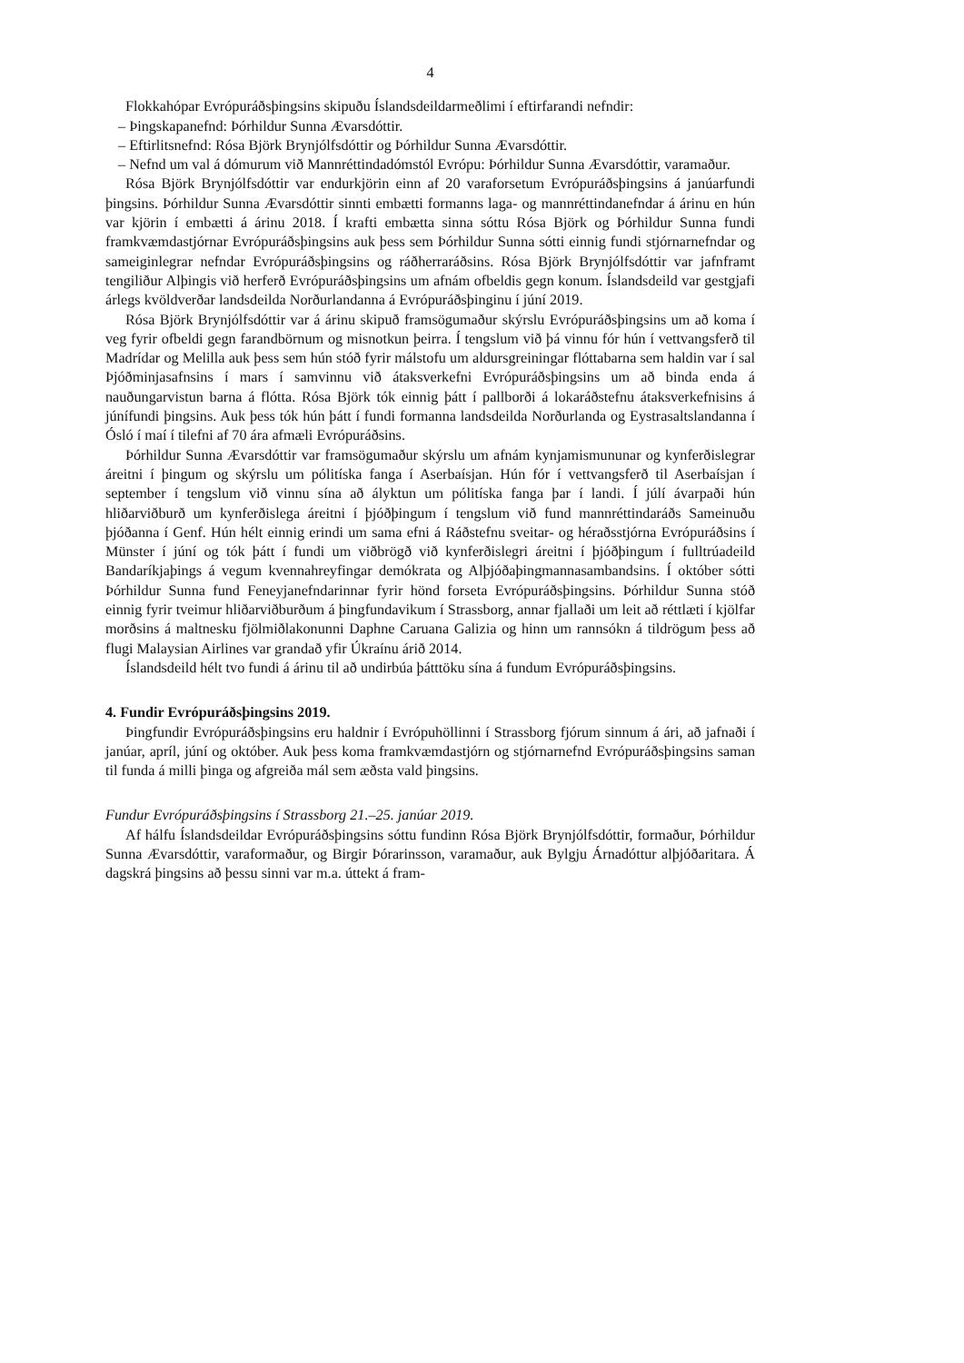4
Flokkahópar Evrópuráðsþingsins skipuðu Íslandsdeildarmeðlimi í eftirfarandi nefndir:
– Þingskapanefnd: Þórhildur Sunna Ævarsdóttir.
– Eftirlitsnefnd: Rósa Björk Brynjólfsdóttir og Þórhildur Sunna Ævarsdóttir.
– Nefnd um val á dómurum við Mannréttindadómstól Evrópu: Þórhildur Sunna Ævarsdóttir, varamaður.
Rósa Björk Brynjólfsdóttir var endurkjörin einn af 20 varaforsetum Evrópuráðsþingsins á janúarfundi þingsins. Þórhildur Sunna Ævarsdóttir sinnti embætti formanns laga- og mannréttindanefndar á árinu en hún var kjörin í embætti á árinu 2018. Í krafti embætta sinna sóttu Rósa Björk og Þórhildur Sunna fundi framkvæmdastjórnar Evrópuráðsþingsins auk þess sem Þórhildur Sunna sótti einnig fundi stjórnarnefndar og sameiginlegrar nefndar Evrópuráðsþingsins og ráðherraráðsins. Rósa Björk Brynjólfsdóttir var jafnframt tengiliður Alþingis við herferð Evrópuráðsþingsins um afnám ofbeldis gegn konum. Íslandsdeild var gestgjafi árlegs kvöldverðar landsdeilda Norðurlandanna á Evrópuráðsþinginu í júní 2019.
Rósa Björk Brynjólfsdóttir var á árinu skipuð framsögumaður skýrslu Evrópuráðsþingsins um að koma í veg fyrir ofbeldi gegn farandbörnum og misnotkun þeirra. Í tengslum við þá vinnu fór hún í vettvangsferð til Madrídar og Melilla auk þess sem hún stóð fyrir málstofu um aldursgreiningar flóttabarna sem haldin var í sal Þjóðminjasafnsins í mars í samvinnu við átaksverkefni Evrópuráðsþingsins um að binda enda á nauðungarvistun barna á flótta. Rósa Björk tók einnig þátt í pallborði á lokaráðstefnu átaksverkefnisins á júnífundi þingsins. Auk þess tók hún þátt í fundi formanna landsdeilda Norðurlanda og Eystrasaltslandanna í Ósló í maí í tilefni af 70 ára afmæli Evrópuráðsins.
Þórhildur Sunna Ævarsdóttir var framsögumaður skýrslu um afnám kynjamismununar og kynferðislegrar áreitni í þingum og skýrslu um pólitíska fanga í Aserbaísjan. Hún fór í vettvangsferð til Aserbaísjan í september í tengslum við vinnu sína að ályktun um pólitíska fanga þar í landi. Í júlí ávarpaði hún hliðarviðburð um kynferðislega áreitni í þjóðþingum í tengslum við fund mannréttindaráðs Sameinuðu þjóðanna í Genf. Hún hélt einnig erindi um sama efni á Ráðstefnu sveitar- og héraðsstjórna Evrópuráðsins í Münster í júní og tók þátt í fundi um viðbrögð við kynferðislegri áreitni í þjóðþingum í fulltrúadeild Bandaríkjaþings á vegum kvennahreyfingar demókrata og Alþjóðaþingmannasambandsins. Í október sótti Þórhildur Sunna fund Feneyjanefndarinnar fyrir hönd forseta Evrópuráðsþingsins. Þórhildur Sunna stóð einnig fyrir tveimur hliðarviðburðum á þingfundavikum í Strassborg, annar fjallaði um leit að réttlæti í kjölfar morðsins á maltnesku fjölmiðlakonunni Daphne Caruana Galizia og hinn um rannsókn á tildrögum þess að flugi Malaysian Airlines var grandað yfir Úkraínu árið 2014.
Íslandsdeild hélt tvo fundi á árinu til að undirbúa þátttöku sína á fundum Evrópuráðsþingsins.
4. Fundir Evrópuráðsþingsins 2019.
Þingfundir Evrópuráðsþingsins eru haldnir í Evrópuhöllinni í Strassborg fjórum sinnum á ári, að jafnaði í janúar, apríl, júní og október. Auk þess koma framkvæmdastjórn og stjórnarnefnd Evrópuráðsþingsins saman til funda á milli þinga og afgreiða mál sem æðsta vald þingsins.
Fundur Evrópuráðsþingsins í Strassborg 21.–25. janúar 2019.
Af hálfu Íslandsdeildar Evrópuráðsþingsins sóttu fundinn Rósa Björk Brynjólfsdóttir, formaður, Þórhildur Sunna Ævarsdóttir, varaformaður, og Birgir Þórarinsson, varamaður, auk Bylgju Árnadóttur alþjóðaritara. Á dagskrá þingsins að þessu sinni var m.a. úttekt á fram-